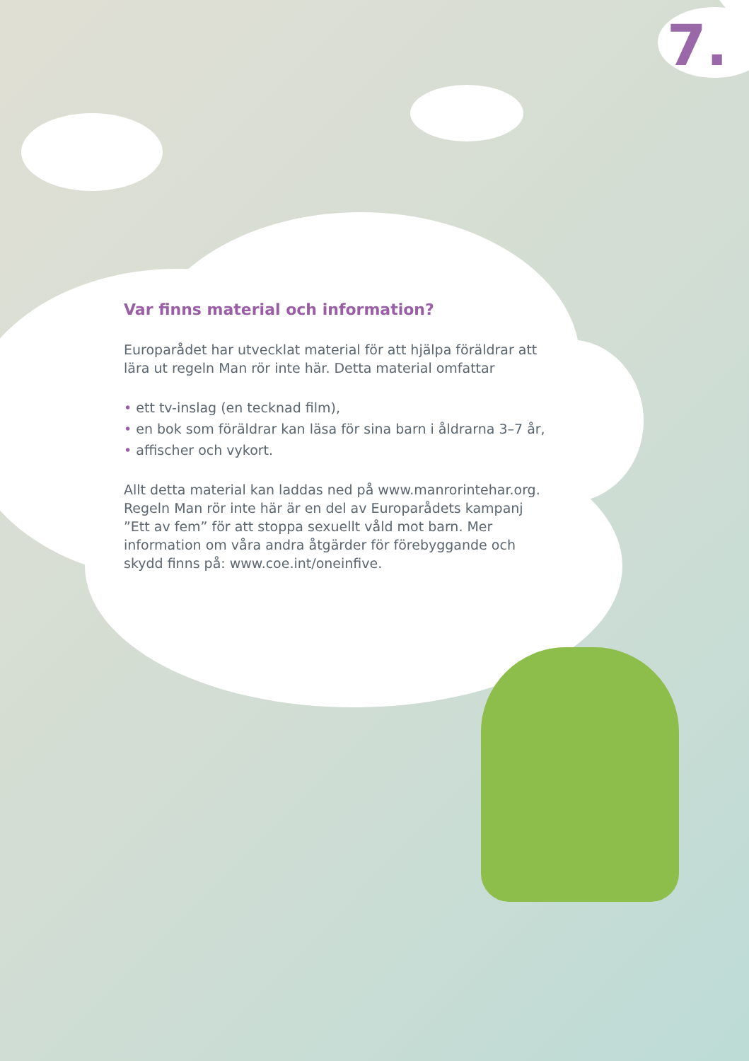7.
Var finns material och information?
Europarådet har utvecklat material för att hjälpa föräldrar att lära ut regeln Man rör inte här. Detta material omfattar
• ett tv-inslag (en tecknad film),
• en bok som föräldrar kan läsa för sina barn i åldrarna 3–7 år,
• affischer och vykort.
Allt detta material kan laddas ned på www.manrorintehar.org. Regeln Man rör inte här är en del av Europarådets kampanj ”Ett av fem” för att stoppa sexuellt våld mot barn. Mer information om våra andra åtgärder för förebyggande och skydd finns på: www.coe.int/oneinfive.